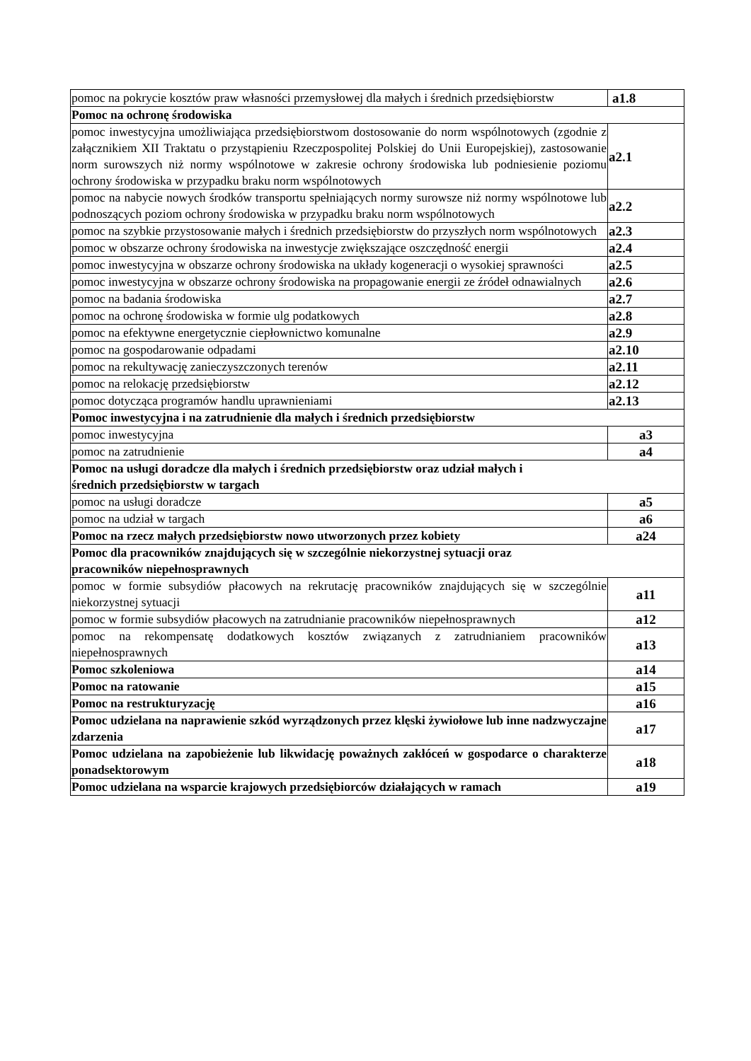| pomoc na pokrycie kosztów praw własności przemysłowej dla małych i średnich przedsiębiorstw | a1.8 |
| Pomoc na ochronę środowiska | |
| pomoc inwestycyjna umożliwiająca przedsiębiorstwom dostosowanie do norm wspólnotowych (zgodnie z załącznikiem XII Traktatu o przystąpieniu Rzeczpospolitej Polskiej do Unii Europejskiej), zastosowanie norm surowszych niż normy wspólnotowe w zakresie ochrony środowiska lub podniesienie poziomu ochrony środowiska w przypadku braku norm wspólnotowych | a2.1 |
| pomoc na nabycie nowych środków transportu spełniających normy surowsze niż normy wspólnotowe lub podnoszących poziom ochrony środowiska w przypadku braku norm wspólnotowych | a2.2 |
| pomoc na szybkie przystosowanie małych i średnich przedsiębiorstw do przyszłych norm wspólnotowych | a2.3 |
| pomoc w obszarze ochrony środowiska na inwestycje zwiększające oszczędność energii | a2.4 |
| pomoc inwestycyjna w obszarze ochrony środowiska na układy kogeneracji o wysokiej sprawności | a2.5 |
| pomoc inwestycyjna w obszarze ochrony środowiska na propagowanie energii ze źródeł odnawialnych | a2.6 |
| pomoc na badania środowiska | a2.7 |
| pomoc na ochronę środowiska w formie ulg podatkowych | a2.8 |
| pomoc na efektywne energetycznie ciepłownictwo komunalne | a2.9 |
| pomoc na gospodarowanie odpadami | a2.10 |
| pomoc na rekultywację zanieczyszczonych terenów | a2.11 |
| pomoc na relokację przedsiębiorstw | a2.12 |
| pomoc dotycząca programów handlu uprawnieniami | a2.13 |
| Pomoc inwestycyjna i na zatrudnienie dla małych i średnich przedsiębiorstw | |
| pomoc inwestycyjna | a3 |
| pomoc na zatrudnienie | a4 |
| Pomoc na usługi doradcze dla małych i średnich przedsiębiorstw oraz udział małych i średnich przedsiębiorstw w targach | |
| pomoc na usługi doradcze | a5 |
| pomoc na udział w targach | a6 |
| Pomoc na rzecz małych przedsiębiorstw nowo utworzonych przez kobiety | a24 |
| Pomoc dla pracowników znajdujących się w szczególnie niekorzystnej sytuacji oraz pracowników niepełnosprawnych | |
| pomoc w formie subsydiów płacowych na rekrutację pracowników znajdujących się w szczególnie niekorzystnej sytuacji | a11 |
| pomoc w formie subsydiów płacowych na zatrudnianie pracowników niepełnosprawnych | a12 |
| pomoc na rekompensatę dodatkowych kosztów związanych z zatrudnianiem pracowników niepełnosprawnych | a13 |
| Pomoc szkoleniowa | a14 |
| Pomoc na ratowanie | a15 |
| Pomoc na restrukturyzację | a16 |
| Pomoc udzielana na naprawienie szkód wyrządzonych przez klęski żywiołowe lub inne nadzwyczajne zdarzenia | a17 |
| Pomoc udzielana na zapobieżenie lub likwidację poważnych zakłóceń w gospodarce o charakterze ponadsektorowym | a18 |
| Pomoc udzielana na wsparcie krajowych przedsiębiorców działających w ramach | a19 |